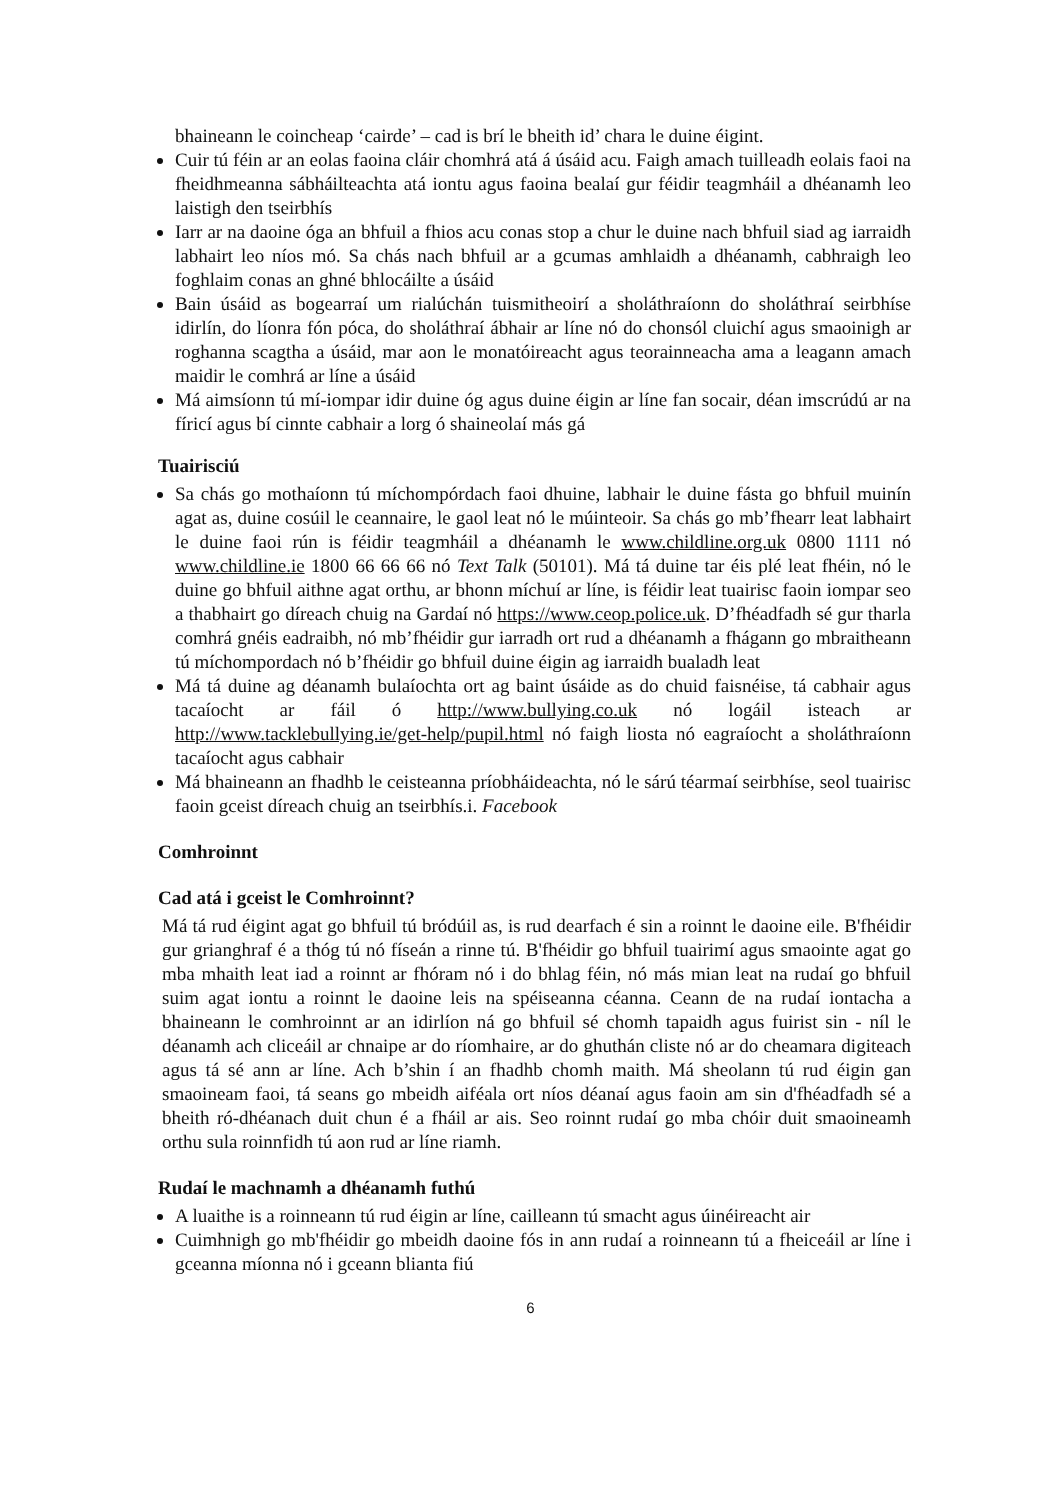bhaineann le coincheap ‘cairde’ – cad is brí le bheith id’ chara le duine éigint.
Cuir tú féin ar an eolas faoina cláir chomhrá atá á úsáid acu. Faigh amach tuilleadh eolais faoi na fheidhmeanna sábháilteachta atá iontu agus faoina bealaí gur féidir teagmháil a dhéanamh leo laistigh den tseirbhís
Iarr ar na daoine óga an bhfuil a fhios acu conas stop a chur le duine nach bhfuil siad ag iarraidh labhairt leo níos mó. Sa chás nach bhfuil ar a gcumas amhlaidh a dhéanamh, cabhraigh leo foghlaim conas an ghné bhlocáilte a úsáid
Bain úsáid as bogearraí um rialúchán tuismitheoirí a sholáthraíonn do sholáthraí seirbhíse idirlín, do líonra fón póca, do sholáthraí ábhair ar líne nó do chonsól cluichí agus smaoinigh ar roghanna scagtha a úsáid, mar aon le monatóireacht agus teorainneacha ama a leagann amach maidir le comhrá ar líne a úsáid
Má aimsíonn tú mí-iompar idir duine óg agus duine éigin ar líne fan socair, déan imscrúdú ar na fíricí agus bí cinnte cabhair a lorg ó shaineolaí más gá
Tuairisciú
Sa chás go mothaíonn tú míchompórdach faoi dhuine, labhair le duine fásta go bhfuil muinín agat as, duine cosúil le ceannaire, le gaol leat nó le múinteoir. Sa chás go mb’fhearr leat labhairt le duine faoi rún is féidir teagmháil a dhéanamh le www.childline.org.uk 0800 1111 nó www.childline.ie 1800 66 66 66 nó Text Talk (50101). Má tá duine tar éis plé leat fhéin, nó le duine go bhfuil aithne agat orthu, ar bhonn míchuí ar líne, is féidir leat tuairisc faoin iompar seo a thabhairt go díreach chuig na Gardaí nó https://www.ceop.police.uk. D’fhéadfadh sé gur tharla comhrá gnéis eadraibh, nó mb’fhéidir gur iarradh ort rud a dhéanamh a fhágann go mbraitheann tú míchompordach nó b’fhéidir go bhfuil duine éigin ag iarraidh bualadh leat
Má tá duine ag déanamh bulaíochta ort ag baint úsáide as do chuid faisnéise, tá cabhair agus tacaíocht ar fáil ó http://www.bullying.co.uk nó logáil isteach ar http://www.tacklebullying.ie/get-help/pupil.html nó faigh liosta nó eagraíocht a sholáthraíonn tacaíocht agus cabhair
Má bhaineann an fhadhb le ceisteanna príobháideachta, nó le sárú téarmaí seirbhíse, seol tuairisc faoin gceist díreach chuig an tseirbhís.i. Facebook
Comhroinnt
Cad atá i gceist le Comhroinnt?
Má tá rud éigint agat go bhfuil tú bródúil as, is rud dearfach é sin a roinnt le daoine eile. B'fhéidir gur grianghraf é a thóg tú nó físeán a rinne tú. B'fhéidir go bhfuil tuairimí agus smaointe agat go mba mhaith leat iad a roinnt ar fhóram nó i do bhlag féin, nó más mian leat na rudaí go bhfuil suim agat iontu a roinnt le daoine leis na spéiseanna céanna. Ceann de na rudaí iontacha a bhaineann le comhroinnt ar an idirlíon ná go bhfuil sé chomh tapaidh agus fuirist sin - níl le déanamh ach cliceáil ar chnaipe ar do ríomhaire, ar do ghuthán cliste nó ar do cheamara digiteach agus tá sé ann ar líne. Ach b’shin í an fhadhb chomh maith. Má sheolann tú rud éigin gan smaoineam faoi, tá seans go mbeidh aiféala ort níos déanaí agus faoin am sin d'fhéadfadh sé a bheith ró-dhéanach duit chun é a fháil ar ais. Seo roinnt rudaí go mba chóir duit smaoineamh orthu sula roinnfidh tú aon rud ar líne riamh.
Rudaí le machnamh a dhéanamh futhú
A luaithe is a roinneann tú rud éigin ar líne, cailleann tú smacht agus úinéireacht air
Cuimhnigh go mb'fhéidir go mbeidh daoine fós in ann rudaí a roinneann tú a fheiceáil ar líne i gceanna míonna nó i gceann blianta fiú
6